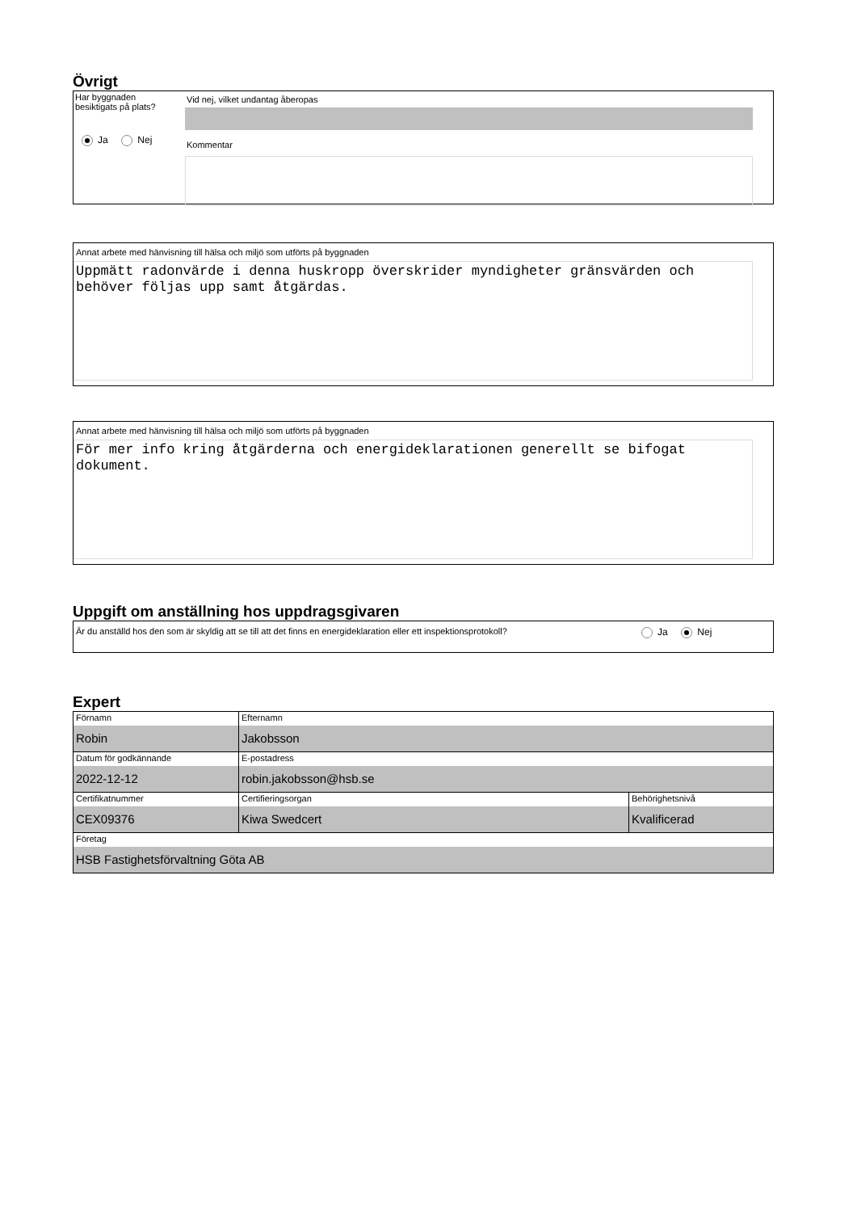Övrigt
Har byggnaden
besiktigats på plats?
Ja Nej
Vid nej, vilket undantag åberopas
Kommentar
Annat arbete med hänvisning till hälsa och miljö som utförts på byggnaden
Uppmätt radonvärde i denna huskropp överskrider myndigheter gränsvärden och behöver följas upp samt åtgärdas.
Annat arbete med hänvisning till hälsa och miljö som utförts på byggnaden
För mer info kring åtgärderna och energideklarationen generellt se bifogat dokument.
Uppgift om anställning hos uppdragsgivaren
Är du anställd hos den som är skyldig att se till att det finns en energideklaration eller ett inspektionsprotokoll?
Ja Nej
Expert
| Förnamn Robin | Efternamn Jakobsson | |
| Datum för godkännande 2022-12-12 | E-postadress robin.jakobsson@hsb.se | |
| Certifikatnummer CEX09376 | Certifieringsorgan Kiwa Swedcert | Behörighetsnivå Kvalificerad |
| Företag HSB Fastighetsförvaltning Göta AB | | |